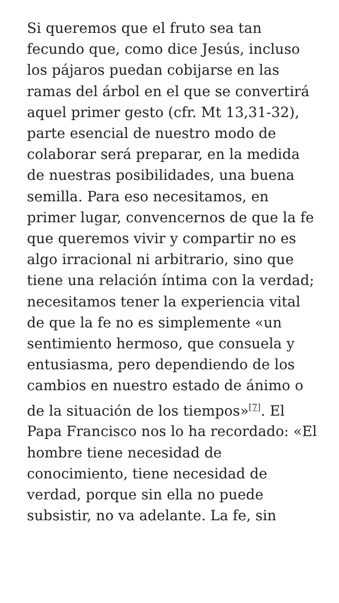Si queremos que el fruto sea tan fecundo que, como dice Jesús, incluso los pájaros puedan cobijarse en las ramas del árbol en el que se convertirá aquel primer gesto (cfr. Mt 13,31-32), parte esencial de nuestro modo de colaborar será preparar, en la medida de nuestras posibilidades, una buena semilla. Para eso necesitamos, en primer lugar, convencernos de que la fe que queremos vivir y compartir no es algo irracional ni arbitrario, sino que tiene una relación íntima con la verdad; necesitamos tener la experiencia vital de que la fe no es simplemente «un sentimiento hermoso, que consuela y entusiasma, pero dependiendo de los cambios en nuestro estado de ánimo o de la situación de los tiempos»<sup>[7]</sup>. El Papa Francisco nos lo ha recordado: «El hombre tiene necesidad de conocimiento, tiene necesidad de verdad, porque sin ella no puede subsistir, no va adelante. La fe, sin